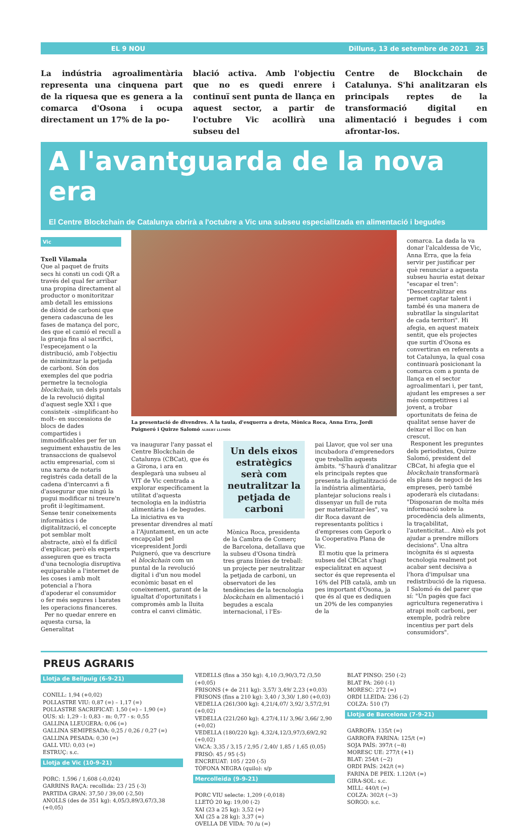EL 9 NOU Dilluns, 13 de setembre de 2021 25
La indústria agroalimentària representa una cinquena part de la riquesa que es genera a la comarca d'Osona i ocupa directament un 17% de la po-
blació activa. Amb l'objectiu que no es quedi enrere i continuï sent punta de llança en aquest sector, a partir de l'octubre Vic acollirà una subseu del
Centre de Blockchain de Catalunya. S'hi analitzaran els principals reptes de la transformació digital en alimentació i begudes i com afrontar-los.
A l'avantguarda de la nova era
El Centre Blockchain de Catalunya obrirà a l'octubre a Vic una subseu especialitzada en alimentació i begudes
Vic
Txell Vilamala
Que al paquet de fruits secs hi consti un codi QR a través del qual fer arribar una propina directament al productor o monitoritzar amb detall les emissions de diòxid de carboni que genera cadascuna de les fases de matança del porc, des que el camió el recull a la granja fins al sacrifici, l'especejament o la distribució, amb l'objectiu de minimitzar la petjada de carboni. Són dos exemples del que podria permetre la tecnologia blockchain, un dels puntals de la revolució digital d'aquest segle XXI i que consisteix –simplificant-ho molt– en successions de blocs de dades compartides i immodificables per fer un seguiment exhaustiu de les transaccions de qualsevol actiu empresarial, com si una xarxa de notaris registrés cada detall de la cadena d'intercanvi a fi d'assegurar que ningú la pugui modificar ni treure'n profit il·legítimament. Sense tenir coneixements informàtics i de digitalització, el concepte pot semblar molt abstracte, això el fa difícil d'explicar, però els experts asseguren que es tracta d'una tecnologia disruptiva equiparable a l'internet de les coses i amb molt potencial a l'hora d'apoderar el consumidor o fer més segures i barates les operacions financeres.
Per no quedar enrere en aquesta cursa, la Generalitat
La presentació de divendres. A la taula, d'esquerra a dreta, Mònica Roca, Anna Erra, Jordi Puigneró i Quirze Salomó ALBERT LLIMÓS
va inaugurar l'any passat el Centre Blockchain de Catalunya (CBCat), que és a Girona, i ara en desplegarà una subseu al VIT de Vic centrada a explorar específicament la utilitat d'aquesta tecnologia en la indústria alimentària i de begudes. La iniciativa es va presentar divendres al matí a l'Ajuntament, en un acte encapçalat pel vicepresident Jordi Puigneró, que va descriure el blockchain com un puntal de la revolució digital i d'un nou model econòmic basat en el coneixement, garant de la igualtat d'oportunitats i compromès amb la lluita contra el canvi climàtic.
Un dels eixos estratègics serà com neutralitzar la petjada de carboni
Mònica Roca, presidenta de la Cambra de Comerç de Barcelona, detallava que la subseu d'Osona tindrà tres grans línies de treball: un projecte per neutralitzar la petjada de carboni, un observatori de les tendències de la tecnologia blockchain en alimentació i begudes a escala internacional, i l'Es-
pai Llavor, que vol ser una incubadora d'emprenedors que treballin aquests àmbits. "S'haurà d'analitzar els principals reptes que presenta la digitalització de la indústria alimentària, plantejar solucions reals i dissenyar un full de ruta per materialitzar-les", va dir Roca davant de representants polítics i d'empreses com Gepork o la Cooperativa Plana de Vic.
El motiu que la primera subseu del CBCat s'hagi especialitzat en aquest sector és que representa el 16% del PIB català, amb un pes important d'Osona, ja que és al que es dediquen un 20% de les companyies de la
comarca. La dada la va donar l'alcaldessa de Vic, Anna Erra, que la feia servir per justificar per què renunciar a aquesta subseu hauria estat deixar "escapar el tren": "Descentralitzar ens permet captar talent i també és una manera de subratllar la singularitat de cada territori". Hi afegia, en aquest mateix sentit, que els projectes que surtin d'Osona es convertiran en referents a tot Catalunya, la qual cosa continuarà posicionant la comarca com a punta de llança en el sector agroalimentari i, per tant, ajudant les empreses a ser més competitives i al jovent, a trobar oportunitats de feina de qualitat sense haver de deixar el lloc on han crescut.
Responent les preguntes dels periodistes, Quirze Salomó, president del CBCat, hi afegia que el blockchain transformarà els plans de negoci de les empreses, però també apoderarà els ciutadans: "Disposaran de molta més informació sobre la procedència dels aliments, la traçabilitat, l'autenticitat... Això els pot ajudar a prendre millors decisions". Una altra incògnita és si aquesta tecnologia realment pot acabar sent decisiva a l'hora d'impulsar una redistribució de la riquesa. I Salomó és del parer que sí: "Un pagès que faci agricultura regenerativa i atrapi molt carboni, per exemple, podrà rebre incentius per part dels consumidors".
PREUS AGRARIS
Llotja de Bellpuig (6-9-21)
CONILL: 1,94 (+0,02)
POLLASTRE VIU: 0,87 (=) – 1,17 (=)
POLLASTRE SACRIFICAT: 1,50 (=) – 1,90 (=)
OUS: xl: 1,29 - l: 0,83 - m: 0,77 - s: 0,55
GALLINA LLEUGERA: 0,06 (=)
GALLINA SEMIPESADA: 0,25 / 0,26 / 0,27 (=)
GALLINA PESADA: 0,30 (=)
GALL VIU: 0,03 (=)
ESTRUÇ: s.c.
Llotja de Vic (10-9-21)
PORC: 1,596 / 1,608 (-0,024)
GARRINS RAÇA: recollida: 23 / 25 (-3)
PARTIDA GRAN: 37,50 / 39,00 (-2,50)
ANOLLS (des de 351 kg): 4,05/3,89/3,67/3,38 (+0,05)
VEDELLS (fins a 350 kg): 4,10 /3,90/3,72 /3,50 (+0,05)
FRISONS (+ de 211 kg): 3,57/ 3,49/ 2,23 (+0,03)
FRISONS (fins a 210 kg): 3,40 / 3,30/ 1,80 (+0,03)
VEDELLA (261/300 kg): 4,21/4,07/ 3,92/ 3,57/2,91 (+0,02)
VEDELLA (221/260 kg): 4,27/4,11/ 3,96/ 3,66/ 2,90 (+0,02)
VEDELLA (180/220 kg): 4,32/4,12/3,97/3,69/2,92 (+0,02)
VACA: 3,35 / 3,15 / 2,95 / 2,40/ 1,85 / 1,65 (0,05)
FRISÓ: 45 / 95 (-5)
ENCREUAT: 105 / 220 (-5)
TÒFONA NEGRA (quilo): s/p
Mercolleida (9-9-21)
PORC VIU selecte: 1,209 (-0,018)
LLETÓ 20 kg: 19,00 (-2)
XAI (23 a 25 kg): 3,52 (=)
XAI (25 a 28 kg): 3,37 (=)
OVELLA DE VIDA: 70 /u (=)
BLAT PINSO: 250 (-2)
BLAT PA: 260 (-1)
MORESC: 272 (=)
ORDI LLEIDA: 236 (-2)
COLZA: 510 (7)
Llotja de Barcelona (7-9-21)
GARROFA: 135/t (=)
GARROFA FARINA: 125/t (=)
SOJA PAÍS: 397/t (−8)
MORESC UE: 277/t (+1)
BLAT: 254/t (−2)
ORDI PAÍS: 242/t (=)
FARINA DE PEIX: 1.120/t (=)
GIRA-SOL: s.c.
MILL: 440/t (=)
COLZA: 302/t (−3)
SORGO: s.c.